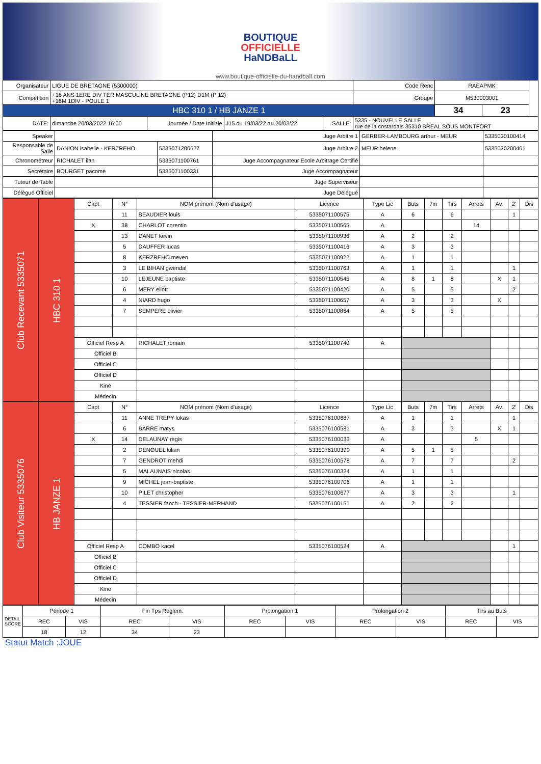BOUTIQUE
OFFICIELLE
HaNDBaLL
www.boutique-officielle-du-handball.com
| Organisateur | LIGUE DE BRETAGNE (5300000) | | | | | Code Renc | RAEAPMK | | |
| Compétition | +16 ANS 1ERE DIV TER MASCULINE BRETAGNE (P12) D1M (P 12) +16M 1DIV - POULE 1 | | | | | Groupe | M530003001 | | |
| HBC 310 1 / HB JANZE 1 | | | | | | | 34 | 23 | |
| DATE: | dimanche 20/03/2022 16:00 | Journée / Date Initiale | J15 du 19/03/22 au 20/03/22 | SALLE: | 5335 - NOUVELLE SALLE rue de la costardais 35310 BREAL SOUS MONTFORT | | | | |
| Speaker | | | Juge Arbitre 1 | GERBER-LAMBOURG arthur - MEUR | 5335030100414 |
| Responsable de Salle | DANION isabelle - KERZREHO | 5335071200627 | Juge Arbitre 2 | MEUR helene | 5335030200461 |
| Chronométreur | RICHALET ilan | 5335071100761 | Juge Accompagnateur Ecole Arbitrage Certifié | | |
| Secrétaire | BOURGET pacome | 5335071100331 | Juge Accompagnateur | | |
| Tuteur de Table | | | Juge Superviseur | | |
| Délégué Officiel | | | Juge Délégué | | |
| Club Recevant 5335071 | HBC 310 1 | Capt | N° | NOM prénom (Nom d'usage) | Licence | Type Lic | Buts | 7m | Tirs | Arrets | Av. | 2' | Dis |
| | | | 11 | BEAUDIER louis | 5335071100575 | A | 6 | | 6 | | | 1 | |
| | | X | 38 | CHARLOT corentin | 5335071100565 | A | | | | 14 | | | |
| | | | 13 | DANET kevin | 5335071100936 | A | 2 | | 2 | | | | |
| | | | 5 | DAUFFER lucas | 5335071100416 | A | 3 | | 3 | | | | |
| | | | 8 | KERZREHO meven | 5335071100922 | A | 1 | | 1 | | | | |
| | | | 3 | LE BIHAN gwendal | 5335071100763 | A | 1 | | 1 | | | 1 | |
| | | | 10 | LEJEUNE baptiste | 5335071100545 | A | 8 | 1 | 8 | | X | 1 | |
| | | | 6 | MERY eliott | 5335071100420 | A | 5 | | 5 | | | 2 | |
| | | | 4 | NIARD hugo | 5335071100657 | A | 3 | | 3 | | X | | |
| | | | 7 | SEMPERE olivier | 5335071100864 | A | 5 | | 5 | | | | |
| | | Officiel Resp A | | RICHALET romain | 5335071100740 | A | | | | | | | |
| | | Officiel B | | | | | | | | | | | |
| | | Officiel C | | | | | | | | | | | |
| | | Officiel D | | | | | | | | | | | |
| | | Kiné | | | | | | | | | | | |
| | | Médecin | | | | | | | | | | | |
| Club Visiteur 5335076 | HB JANZE 1 | Capt | N° | NOM prénom (Nom d'usage) | Licence | Type Lic | Buts | 7m | Tirs | Arrets | Av. | 2' | Dis |
| | | | 11 | ANNE TREPY lukas | 5335076100687 | A | 1 | | 1 | | | 1 | |
| | | | 6 | BARRE matys | 5335076100581 | A | 3 | | 3 | | X | 1 | |
| | | X | 14 | DELAUNAY regis | 5335076100033 | A | | | | 5 | | | |
| | | | 2 | DENOUEL kilian | 5335076100399 | A | 5 | 1 | 5 | | | | |
| | | | 7 | GENDROT mehdi | 5335076100578 | A | 7 | | 7 | | | 2 | |
| | | | 5 | MALAUNAIS nicolas | 5335076100324 | A | 1 | | 1 | | | | |
| | | | 9 | MICHEL jean-baptiste | 5335076100706 | A | 1 | | 1 | | | | |
| | | | 10 | PILET christopher | 5335076100677 | A | 3 | | 3 | | | 1 | |
| | | | 4 | TESSIER fanch - TESSIER-MERHAND | 5335076100151 | A | 2 | | 2 | | | | |
| | | Officiel Resp A | | COMBO kacel | 5335076100524 | A | | | | | | 1 | |
| | | Officiel B | | | | | | | | | | | |
| | | Officiel C | | | | | | | | | | | |
| | | Officiel D | | | | | | | | | | | |
| | | Kiné | | | | | | | | | | | |
| | | Médecin | | | | | | | | | | | |
| DETAIL SCORE | Période 1 | | Fin Tps Reglem. | | Prolongation 1 | | Prolongation 2 | | Tirs au Buts | |
| | REC | VIS | REC | VIS | REC | VIS | REC | VIS | REC | VIS |
| | 18 | 12 | 34 | 23 | | | | | | |
Statut Match :JOUE